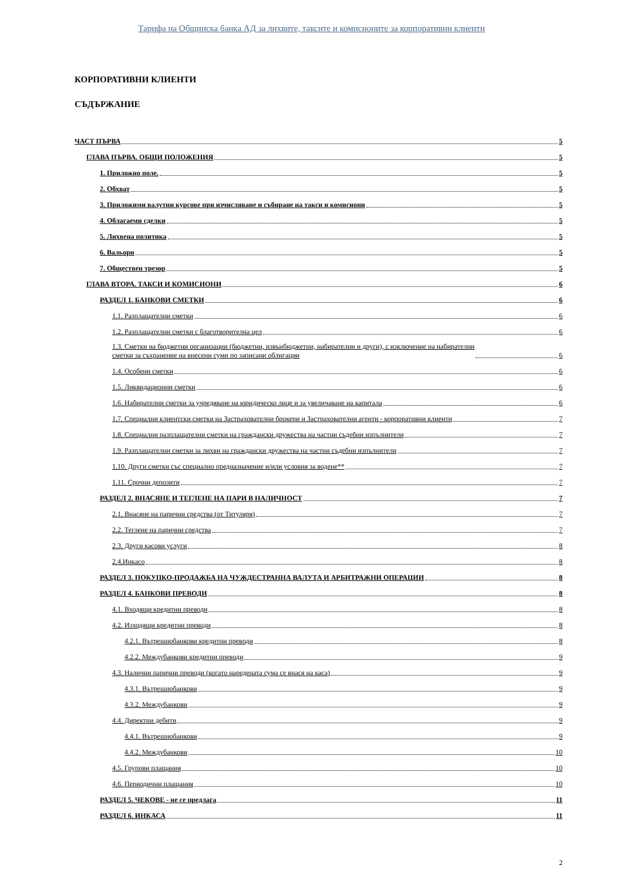Тарифа на Общинска банка АД за лихвите, таксите и комисионите за корпоративни клиенти
КОРПОРАТИВНИ КЛИЕНТИ
СЪДЪРЖАНИЕ
ЧАСТ ПЪРВА 5
ГЛАВА ПЪРВА. ОБЩИ ПОЛОЖЕНИЯ 5
1. Приложно поле. 5
2. Обхват 5
3. Приложими валутни курсове при изчисляване и събиране на такси и комисиони 5
4. Облагаеми сделки 5
5. Лихвена политика 5
6. Вальори 5
7. Обществен трезор 5
ГЛАВА ВТОРА. ТАКСИ И КОМИСИОНИ 6
РАЗДЕЛ 1. БАНКОВИ СМЕТКИ 6
1.1. Разплащателни сметки 6
1.2. Разплащателни сметки с благотворителна цел 6
1.3. Сметки на бюджетни организации (бюджетни, извънбюджетни, набирателни и други), с изключение на набирателни
сметки за съхранение на внесени суми по записани облигации 6
1.4. Особени сметки 6
1.5. Ликвидационни сметки 6
1.6. Набирателни сметки за учредяване на юридическо лице и за увеличаване на капитала 6
1.7. Специални клиентски сметки на Застрахователни брокери и Застрахователни агенти - корпоративни клиенти 7
1.8. Специални разплащателни сметки на граждански дружества на частни съдебни изпълнители 7
1.9. Разплащателни сметки за лихви на граждански дружества на частни съдебни изпълнители 7
1.10. Други сметки със специално предназначение и/или условия за водене** 7
1.11. Срочни депозити 7
РАЗДЕЛ 2. ВНАСЯНЕ И ТЕГЛЕНЕ НА ПАРИ В НАЛИЧНОСТ 7
2.1. Внасяне на парични средства (от Титуляря) 7
2.2. Теглене на парични средства 7
2.3. Други касови услуги 8
2.4.Инкасо 8
РАЗДЕЛ 3. ПОКУПКО-ПРОДАЖБА НА ЧУЖДЕСТРАННА ВАЛУТА И АРБИТРАЖНИ ОПЕРАЦИИ 8
РАЗДЕЛ 4. БАНКОВИ ПРЕВОДИ 8
4.1. Входящи кредитни преводи 8
4.2. Изходящи кредитни преводи 8
4.2.1. Вътрешнобанкови кредитни преводи 8
4.2.2. Междубанкови кредитни преводи 9
4.3. Налични парични преводи (когато наредената сума се внася на каса) 9
4.3.1. Вътрешнобанкови 9
4.3.2. Междубанкови 9
4.4. Директни дебити 9
4.4.1. Вътрешнобанкови 9
4.4.2. Междубанкови 10
4.5. Групови плащания 10
4.6. Периодични плащания 10
РАЗДЕЛ 5. ЧЕКОВЕ - не се предлага 11
РАЗДЕЛ 6. ИНКАСА 11
2